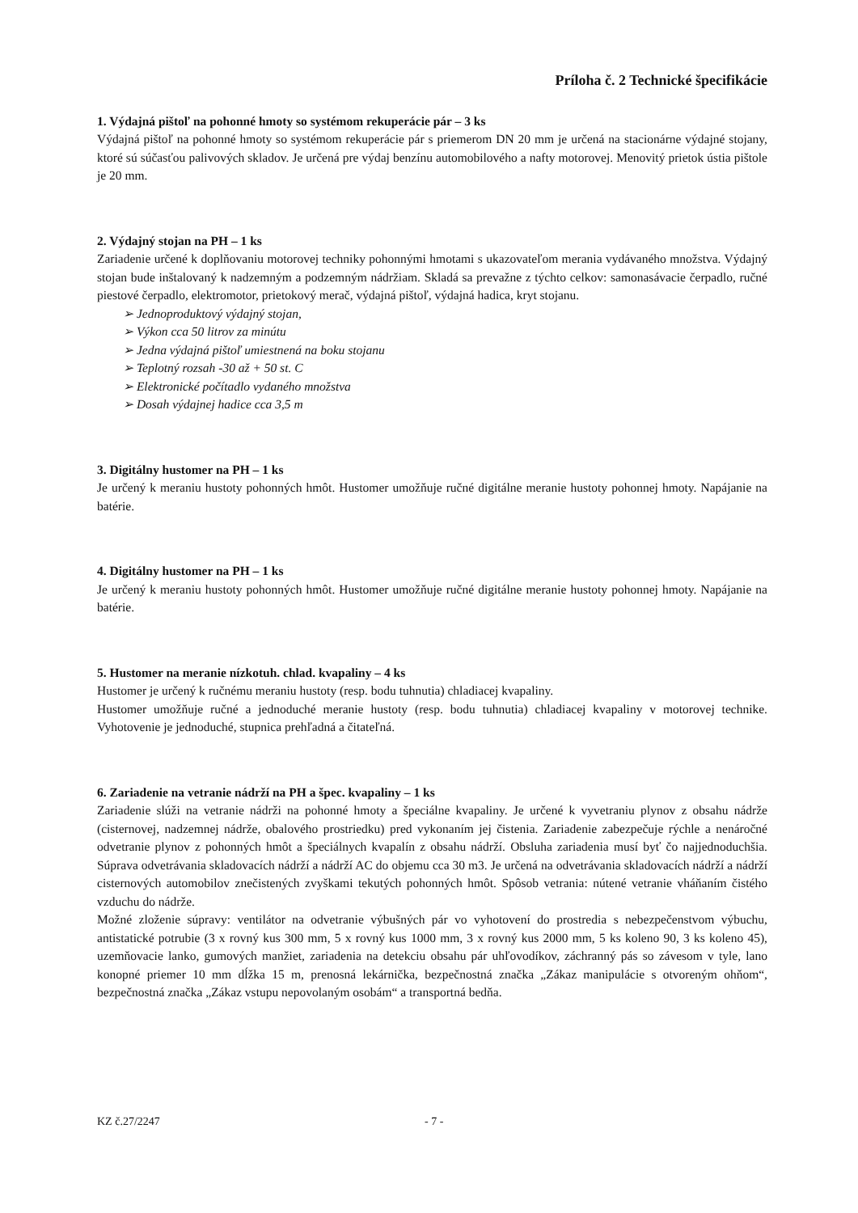Príloha č. 2 Technické špecifikácie
1. Výdajná pištoľ na pohonné hmoty so systémom rekuperácie pár – 3 ks
Výdajná pištoľ na pohonné hmoty so systémom rekuperácie pár s priemerom DN 20 mm je určená na stacionárne výdajné stojany, ktoré sú súčasťou palivových skladov. Je určená pre výdaj benzínu automobilového a nafty motorovej. Menovitý prietok ústia pištole je 20 mm.
2. Výdajný stojan na PH – 1 ks
Zariadenie určené k doplňovaniu motorovej techniky pohonnými hmotami s ukazovateľom merania vydávaného množstva. Výdajný stojan bude inštalovaný k nadzemným a podzemným nádržiam. Skladá sa prevažne z týchto celkov: samonasávacie čerpadlo, ručné piestové čerpadlo, elektromotor, prietokový merač, výdajná pištoľ, výdajná hadica, kryt stojanu.
➢ Jednoproduktový výdajný stojan,
➢ Výkon cca 50 litrov za minútu
➢ Jedna výdajná pištoľ umiestnená na boku stojanu
➢ Teplotný rozsah -30 až + 50 st. C
➢ Elektronické počítadlo vydaného množstva
➢ Dosah výdajnej hadice cca 3,5 m
3. Digitálny hustomer na PH – 1 ks
Je určený k meraniu hustoty pohonných hmôt. Hustomer umožňuje ručné digitálne meranie hustoty pohonnej hmoty. Napájanie na batérie.
4. Digitálny hustomer na PH – 1 ks
Je určený k meraniu hustoty pohonných hmôt. Hustomer umožňuje ručné digitálne meranie hustoty pohonnej hmoty. Napájanie na batérie.
5. Hustomer na meranie nízkotuh. chlad. kvapaliny – 4 ks
Hustomer je určený k ručnému meraniu hustoty (resp. bodu tuhnutia) chladiacej kvapaliny.
Hustomer umožňuje ručné a jednoduché meranie hustoty (resp. bodu tuhnutia) chladiacej kvapaliny v motorovej technike. Vyhotovenie je jednoduché, stupnica prehľadná a čitateľná.
6. Zariadenie na vetranie nádrží na PH a špec. kvapaliny – 1 ks
Zariadenie slúži na vetranie nádrži na pohonné hmoty a špeciálne kvapaliny. Je určené k vyvetraniu plynov z obsahu nádrže (cisternovej, nadzemnej nádrže, obalového prostriedku) pred vykonaním jej čistenia. Zariadenie zabezpečuje rýchle a nenáročné odvetranie plynov z pohonných hmôt a špeciálnych kvapalín z obsahu nádrží. Obsluha zariadenia musí byť čo najjednoduchšia. Súprava odvetrávania skladovacích nádrží a nádrží AC do objemu cca 30 m3. Je určená na odvetrávania skladovacích nádrží a nádrží cisternových automobilov znečistených zvyškami tekutých pohonných hmôt. Spôsob vetrania: nútené vetranie vháňaním čistého vzduchu do nádrže.
Možné zloženie súpravy: ventilátor na odvetranie výbušných pár vo vyhotovení do prostredia s nebezpečenstvom výbuchu, antistatické potrubie (3 x rovný kus 300 mm, 5 x rovný kus 1000 mm, 3 x rovný kus 2000 mm, 5 ks koleno 90, 3 ks koleno 45), uzemňovacie lanko, gumových manžiet, zariadenia na detekciu obsahu pár uhľovodíkov, záchranný pás so závesom v tyle, lano konopné priemer 10 mm dĺžka 15 m, prenosná lekárnička, bezpečnostná značka „Zákaz manipulácie s otvoreným ohňom“, bezpečnostná značka „Zákaz vstupu nepovolaným osobám“ a transportná bedňa.
KZ č.27/2247 - 7 -